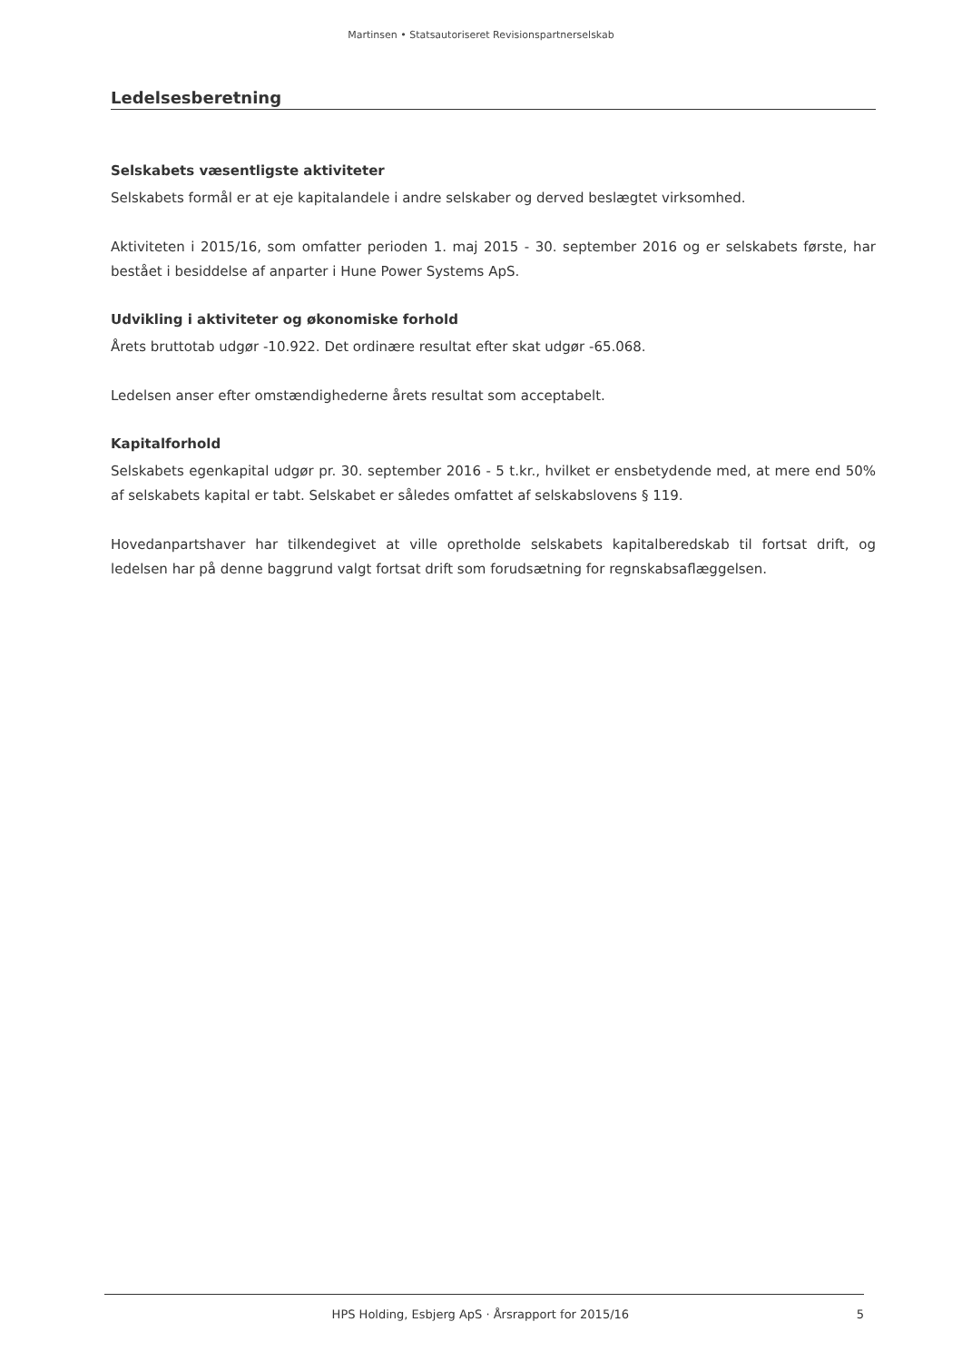Martinsen • Statsautoriseret Revisionspartnerselskab
Ledelsesberetning
Selskabets væsentligste aktiviteter
Selskabets formål er at eje kapitalandele i andre selskaber og derved beslægtet virksomhed.
Aktiviteten i 2015/16, som omfatter perioden 1. maj 2015 - 30. september 2016 og er selskabets første, har bestået i besiddelse af anparter i Hune Power Systems ApS.
Udvikling i aktiviteter og økonomiske forhold
Årets bruttotab udgør -10.922. Det ordinære resultat efter skat udgør -65.068.
Ledelsen anser efter omstændighederne årets resultat som acceptabelt.
Kapitalforhold
Selskabets egenkapital udgør pr. 30. september 2016 - 5 t.kr., hvilket er ensbetydende med, at mere end 50% af selskabets kapital er tabt. Selskabet er således omfattet af selskabslovens § 119.
Hovedanpartshaver har tilkendegivet at ville opretholde selskabets kapitalberedskab til fortsat drift, og ledelsen har på denne baggrund valgt fortsat drift som forudsætning for regnskabsaflæggelsen.
HPS Holding, Esbjerg ApS · Årsrapport for 2015/16 5